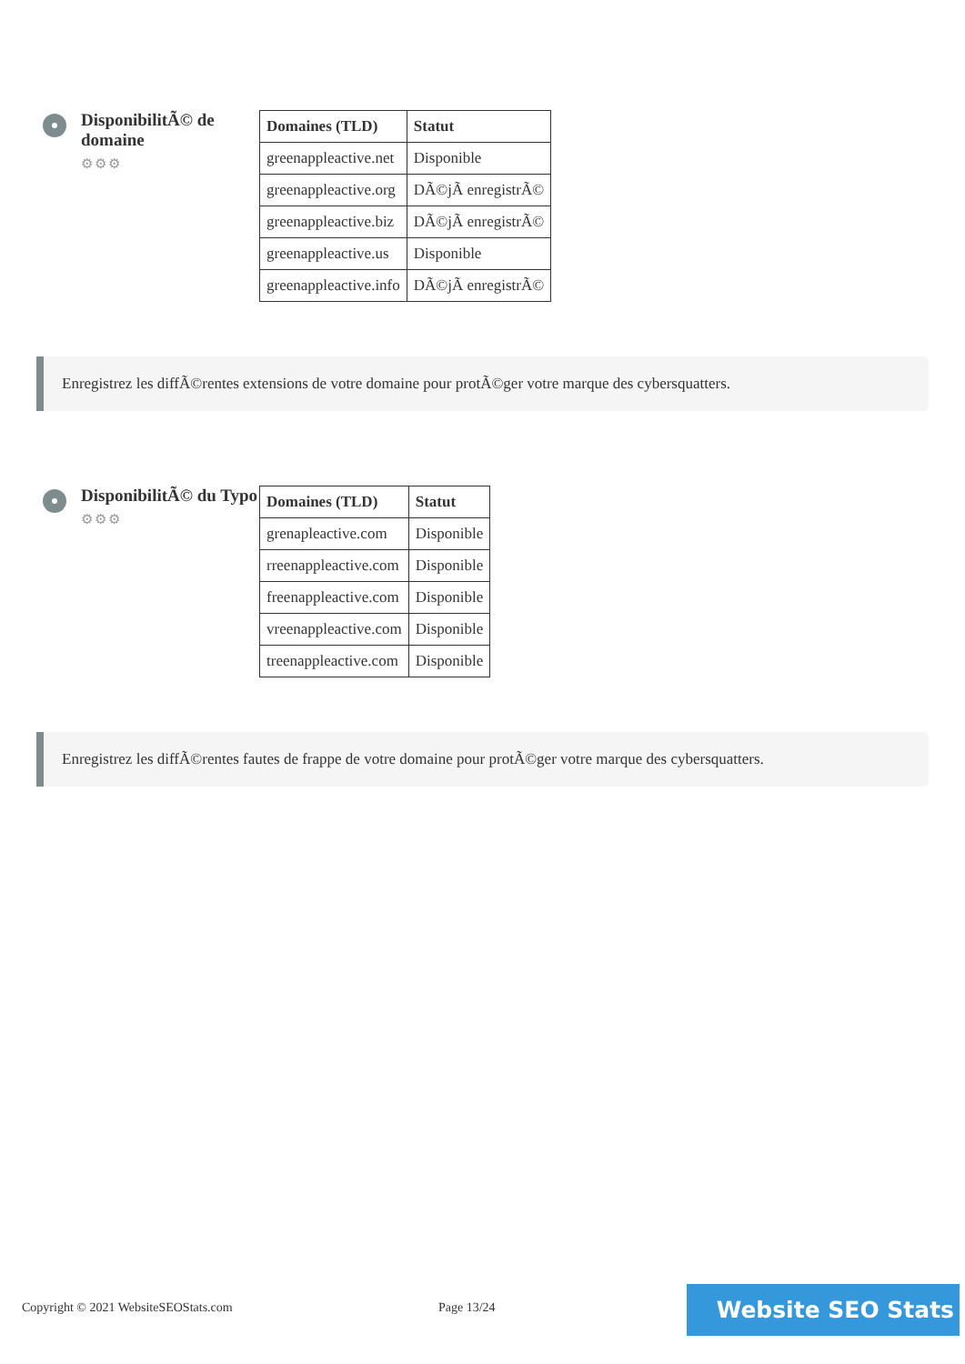DisponibilitÃ© de domaine
⚙⚙⚙
| Domaines (TLD) | Statut |
| --- | --- |
| greenappleactive.net | Disponible |
| greenappleactive.org | DÃ©jÃ enregistrÃ© |
| greenappleactive.biz | DÃ©jÃ enregistrÃ© |
| greenappleactive.us | Disponible |
| greenappleactive.info | DÃ©jÃ enregistrÃ© |
Enregistrez les diffÃ©rentes extensions de votre domaine pour protÃ©ger votre marque des cybersquatters.
DisponibilitÃ© du Typo
⚙⚙⚙
| Domaines (TLD) | Statut |
| --- | --- |
| grenapleactive.com | Disponible |
| rreenappleactive.com | Disponible |
| freenappleactive.com | Disponible |
| vreenappleactive.com | Disponible |
| treenappleactive.com | Disponible |
Enregistrez les diffÃ©rentes fautes de frappe de votre domaine pour protÃ©ger votre marque des cybersquatters.
Copyright © 2021 WebsiteSEOStats.com Page 13/24
Website SEO Stats